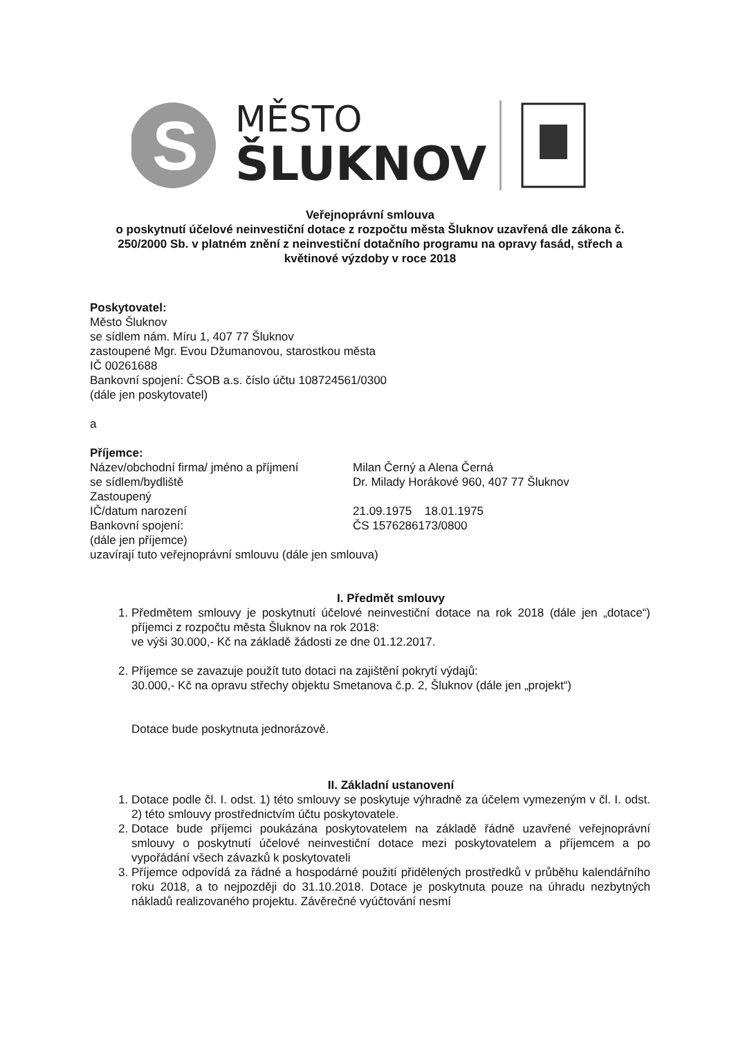S
MĚSTO
ŠLUKNOV
Veřejnoprávní smlouva
o poskytnutí účelové neinvestiční dotace z rozpočtu města Šluknov uzavřená dle zákona č. 250/2000 Sb. v platném znění z neinvestiční dotačního programu na opravy fasád, střech a květinové výzdoby v roce 2018
Poskytovatel:
Město Šluknov
se sídlem nám. Míru 1, 407 77 Šluknov
zastoupené Mgr. Evou Džumanovou, starostkou města
IČ 00261688
Bankovní spojení: ČSOB a.s. číslo účtu 108724561/0300
(dále jen poskytovatel)
a
Příjemce:
| Název/obchodní firma/ jméno a příjmení | Milan Černý a Alena Černá |
| se sídlem/bydliště | Dr. Milady Horákové 960, 407 77 Šluknov |
| Zastoupený | |
| IČ/datum narození | 21.09.1975 18.01.1975 |
| Bankovní spojení: | ČS 1576286173/0800 |
| (dále jen příjemce) | |
uzavírají tuto veřejnoprávní smlouvu (dále jen smlouva)
I. Předmět smlouvy
1. Předmětem smlouvy je poskytnutí účelové neinvestiční dotace na rok 2018 (dále jen „dotace“) příjemci z rozpočtu města Šluknov na rok 2018:
ve výši 30.000,- Kč na základě žádosti ze dne 01.12.2017.
2. Příjemce se zavazuje použít tuto dotaci na zajištění pokrytí výdajů:
30.000,- Kč na opravu střechy objektu Smetanova č.p. 2, Šluknov (dále jen „projekt“)
Dotace bude poskytnuta jednorázově.
II. Základní ustanovení
1. Dotace podle čl. I. odst. 1) této smlouvy se poskytuje výhradně za účelem vymezeným v čl. I. odst. 2) této smlouvy prostřednictvím účtu poskytovatele.
2. Dotace bude příjemci poukázána poskytovatelem na základě řádně uzavřené veřejnoprávní smlouvy o poskytnutí účelové neinvestiční dotace mezi poskytovatelem a příjemcem a po vypořádání všech závazků k poskytovateli
3. Příjemce odpovídá za řádné a hospodárné použití přidělených prostředků v průběhu kalendářního roku 2018, a to nejpozději do 31.10.2018. Dotace je poskytnuta pouze na úhradu nezbytných nákladů realizovaného projektu. Závěrečné vyúčtování nesmí